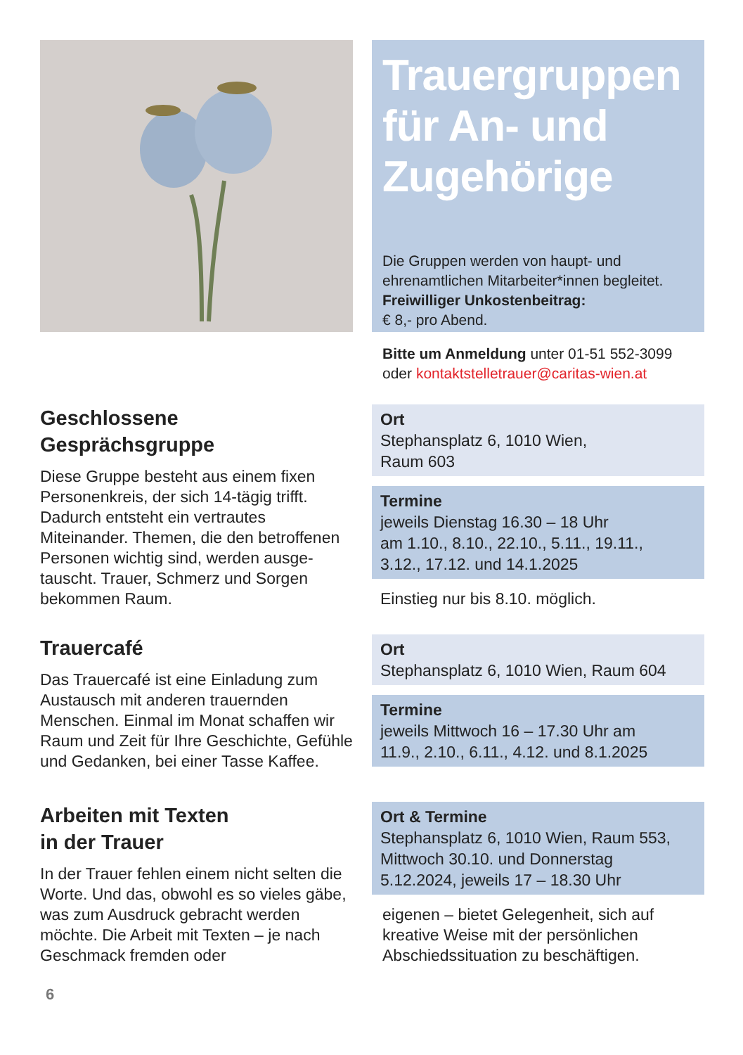Trauergruppen für An- und Zugehörige
Die Gruppen werden von haupt- und ehrenamtlichen Mitarbeiter*innen begleitet.
Freiwilliger Unkostenbeitrag:
€ 8,- pro Abend.
Bitte um Anmeldung unter 01-51 552-3099
oder kontaktstelletrauer@caritas-wien.at
Geschlossene
Gesprächsgruppe
Diese Gruppe besteht aus einem fixen Personenkreis, der sich 14-tägig trifft. Dadurch entsteht ein vertrautes Miteinander. Themen, die den betroffenen Personen wichtig sind, werden ausge­tauscht. Trauer, Schmerz und Sorgen bekommen Raum.
Ort
Stephansplatz 6, 1010 Wien,
Raum 603
Termine
jeweils Dienstag 16.30 – 18 Uhr
am 1.10., 8.10., 22.10., 5.11., 19.11.,
3.12., 17.12. und 14.1.2025
Einstieg nur bis 8.10. möglich.
Trauercafé
Das Trauercafé ist eine Einladung zum Austausch mit anderen trauernden Menschen. Einmal im Monat schaffen wir Raum und Zeit für Ihre Geschichte, Gefühle und Gedanken, bei einer Tasse Kaffee.
Ort
Stephansplatz 6, 1010 Wien, Raum 604
Termine
jeweils Mittwoch 16 – 17.30 Uhr am
11.9., 2.10., 6.11., 4.12. und 8.1.2025
Arbeiten mit Texten
in der Trauer
In der Trauer fehlen einem nicht selten die Worte. Und das, obwohl es so vieles gäbe, was zum Ausdruck gebracht werden möchte. Die Arbeit mit Texten – je nach Geschmack fremden oder
Ort & Termine
Stephansplatz 6, 1010 Wien, Raum 553,
Mittwoch 30.10. und Donnerstag
5.12.2024, jeweils 17 – 18.30 Uhr
eigenen – bietet Gelegenheit, sich auf kreative Weise mit der persönlichen Abschiedssituation zu beschäftigen.
6